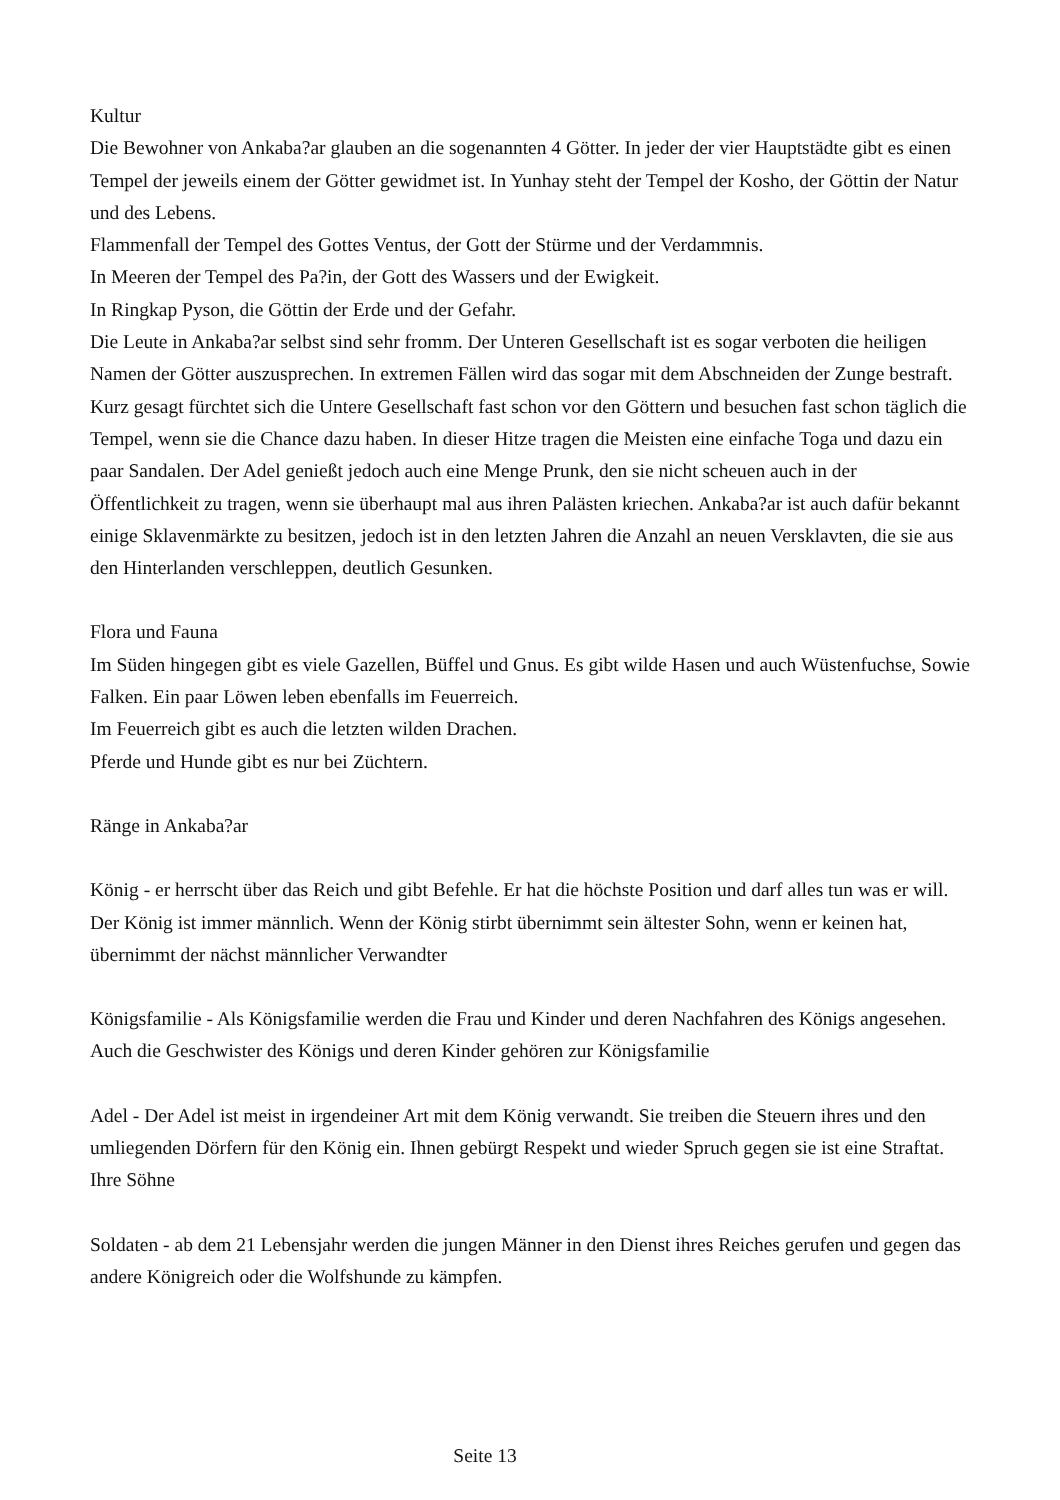Kultur
Die Bewohner von Ankaba?ar glauben an die sogenannten 4 Götter. In jeder der vier Hauptstädte gibt es einen Tempel der jeweils einem der Götter gewidmet ist. In Yunhay steht der Tempel der Kosho, der Göttin der Natur und des Lebens.
Flammenfall der Tempel des Gottes Ventus, der Gott der Stürme und der Verdammnis.
In Meeren der Tempel des Pa?in, der Gott des Wassers und der Ewigkeit.
In Ringkap Pyson, die Göttin der Erde und der Gefahr.
Die Leute in Ankaba?ar selbst sind sehr fromm. Der Unteren Gesellschaft ist es sogar verboten die heiligen Namen der Götter auszusprechen. In extremen Fällen wird das sogar mit dem Abschneiden der Zunge bestraft. Kurz gesagt fürchtet sich die Untere Gesellschaft fast schon vor den Göttern und besuchen fast schon täglich die Tempel, wenn sie die Chance dazu haben. In dieser Hitze tragen die Meisten eine einfache Toga und dazu ein paar Sandalen. Der Adel genießt jedoch auch eine Menge Prunk, den sie nicht scheuen auch in der Öffentlichkeit zu tragen, wenn sie überhaupt mal aus ihren Palästen kriechen. Ankaba?ar ist auch dafür bekannt einige Sklavenmärkte zu besitzen, jedoch ist in den letzten Jahren die Anzahl an neuen Versklavten, die sie aus den Hinterlanden verschleppen, deutlich Gesunken.
Flora und Fauna
Im Süden hingegen gibt es viele Gazellen, Büffel und Gnus. Es gibt wilde Hasen und auch Wüstenfuchse, Sowie Falken. Ein paar Löwen leben ebenfalls im Feuerreich.
Im Feuerreich gibt es auch die letzten wilden Drachen.
Pferde und Hunde gibt es nur bei Züchtern.
Ränge in Ankaba?ar
König - er herrscht über das Reich und gibt Befehle. Er hat die höchste Position und darf alles tun was er will. Der König ist immer männlich. Wenn der König stirbt übernimmt sein ältester Sohn, wenn er keinen hat, übernimmt der nächst männlicher Verwandter
Königsfamilie - Als Königsfamilie werden die Frau und Kinder und deren Nachfahren des Königs angesehen. Auch die Geschwister des Königs und deren Kinder gehören zur Königsfamilie
Adel - Der Adel ist meist in irgendeiner Art mit dem König verwandt. Sie treiben die Steuern ihres und den umliegenden Dörfern für den König ein. Ihnen gebürgt Respekt und wieder Spruch gegen sie ist eine Straftat.
Ihre Söhne
Soldaten - ab dem 21 Lebensjahr werden die jungen Männer in den Dienst ihres Reiches gerufen und gegen das andere Königreich oder die Wolfshunde zu kämpfen.
Seite 13